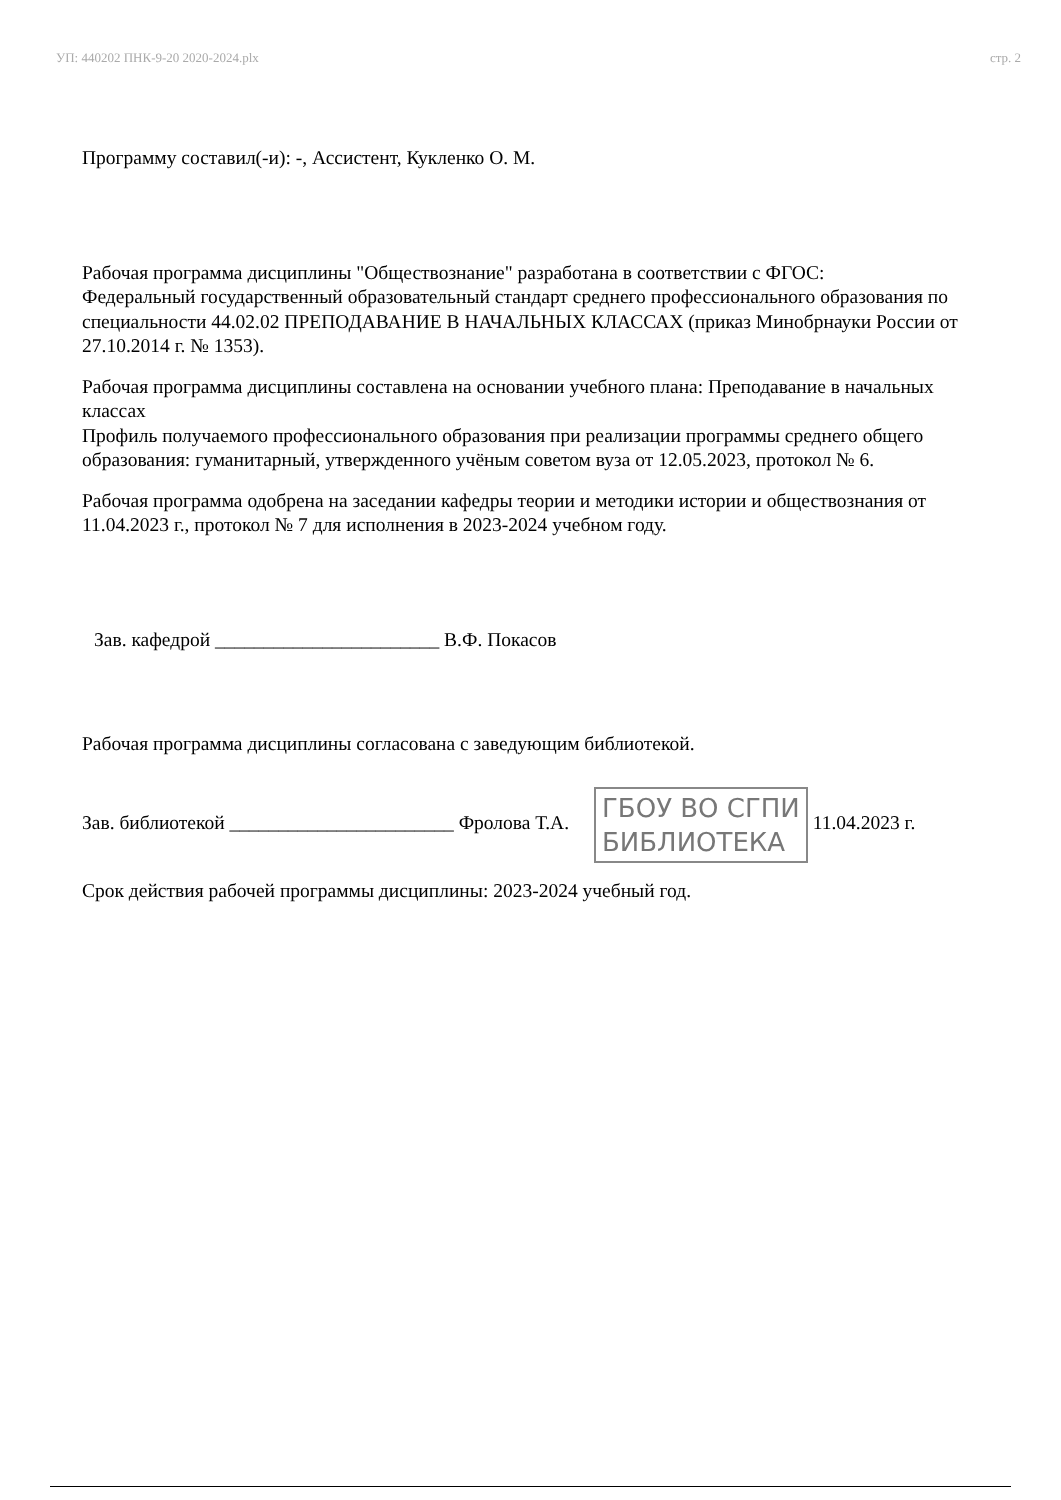УП: 440202 ПНК-9-20 2020-2024.plx стр. 2
Программу составил(-и): -, Ассистент, Кукленко О. М.
Рабочая программа дисциплины "Обществознание" разработана в соответствии с ФГОС:
Федеральный государственный образовательный стандарт среднего профессионального образования по специальности 44.02.02 ПРЕПОДАВАНИЕ В НАЧАЛЬНЫХ КЛАССАХ (приказ Минобрнауки России от 27.10.2014 г. № 1353).
Рабочая программа дисциплины составлена на основании учебного плана: Преподавание в начальных классах
Профиль получаемого профессионального образования при реализации программы среднего общего образования: гуманитарный, утвержденного учёным советом вуза от 12.05.2023, протокол № 6.
Рабочая программа одобрена на заседании кафедры теории и методики истории и обществознания от 11.04.2023 г., протокол № 7 для исполнения в 2023-2024 учебном году.
Зав. кафедрой _______________________ В.Ф. Покасов
Рабочая программа дисциплины согласована с заведующим библиотекой.
Зав. библиотекой _______________________ Фролова Т.А. ГБОУ ВО СГПИ
БИБЛИОТЕКА 11.04.2023 г.
Срок действия рабочей программы дисциплины: 2023-2024 учебный год.